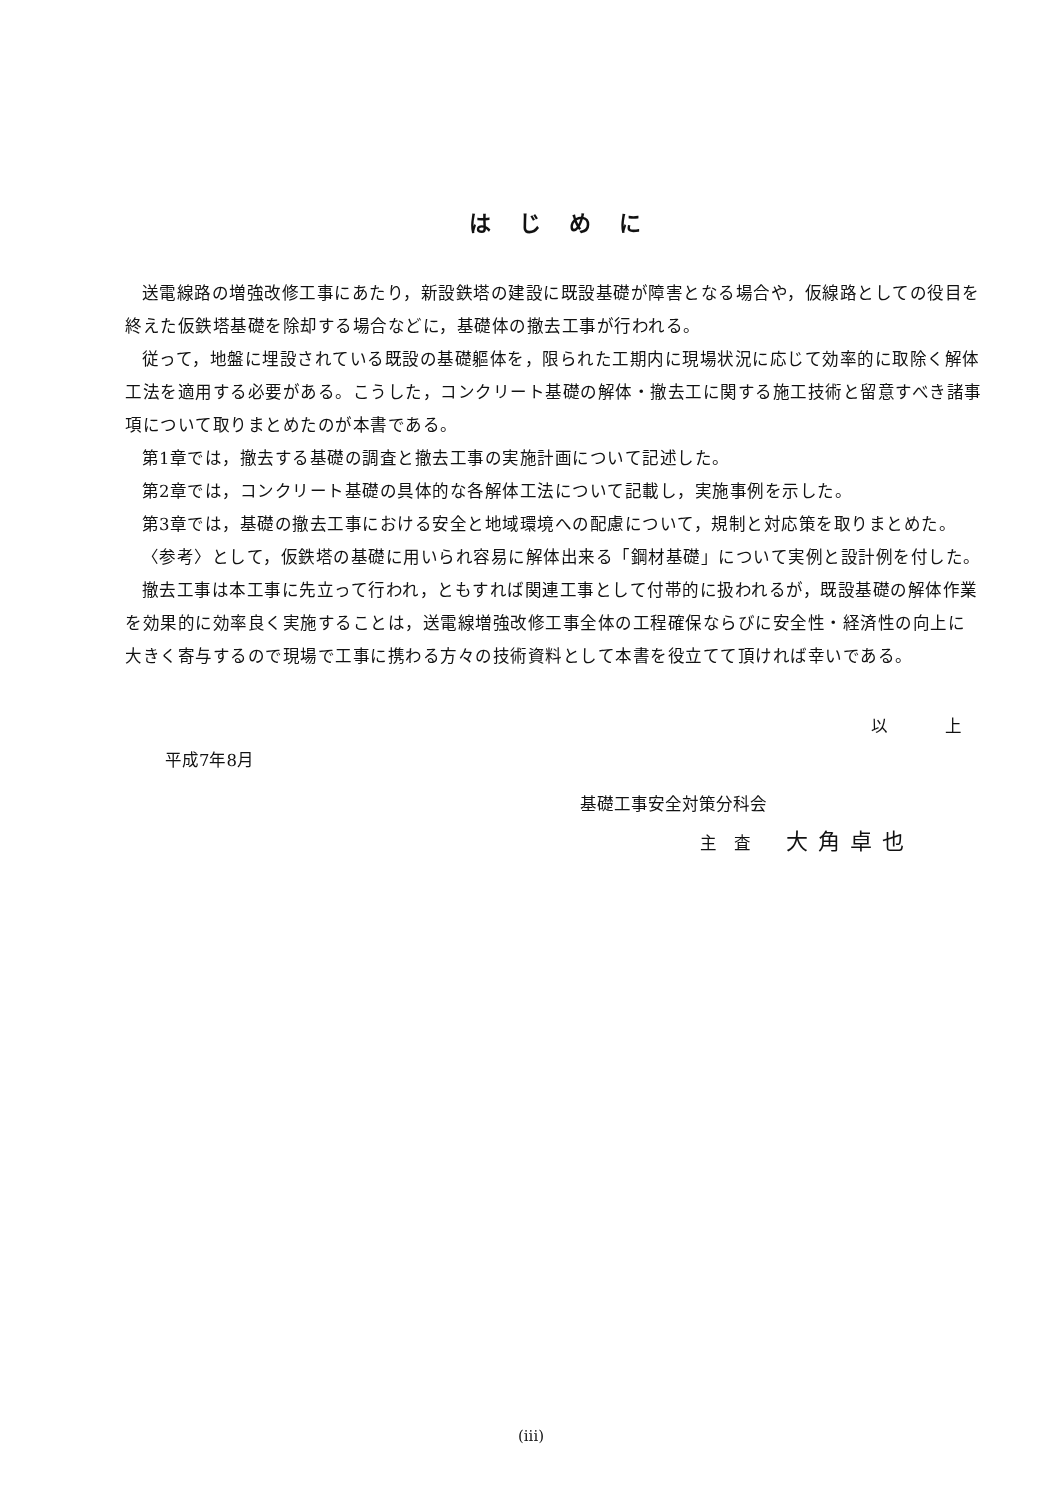はじめに
送電線路の増強改修工事にあたり，新設鉄塔の建設に既設基礎が障害となる場合や，仮線路としての役目を終えた仮鉄塔基礎を除却する場合などに，基礎体の撤去工事が行われる。
従って，地盤に埋設されている既設の基礎軀体を，限られた工期内に現場状況に応じて効率的に取除く解体工法を適用する必要がある。こうした，コンクリート基礎の解体・撤去工に関する施工技術と留意すべき諸事項について取りまとめたのが本書である。
第1章では，撤去する基礎の調査と撤去工事の実施計画について記述した。
第2章では，コンクリート基礎の具体的な各解体工法について記載し，実施事例を示した。
第3章では，基礎の撤去工事における安全と地域環境への配慮について，規制と対応策を取りまとめた。
〈参考〉として，仮鉄塔の基礎に用いられ容易に解体出来る「鋼材基礎」について実例と設計例を付した。
撤去工事は本工事に先立って行われ，ともすれば関連工事として付帯的に扱われるが，既設基礎の解体作業を効果的に効率良く実施することは，送電線増強改修工事全体の工程確保ならびに安全性・経済性の向上に大きく寄与するので現場で工事に携わる方々の技術資料として本書を役立てて頂ければ幸いである。
以　上
平成7年8月
基礎工事安全対策分科会
主　査 大角卓也
(iii)